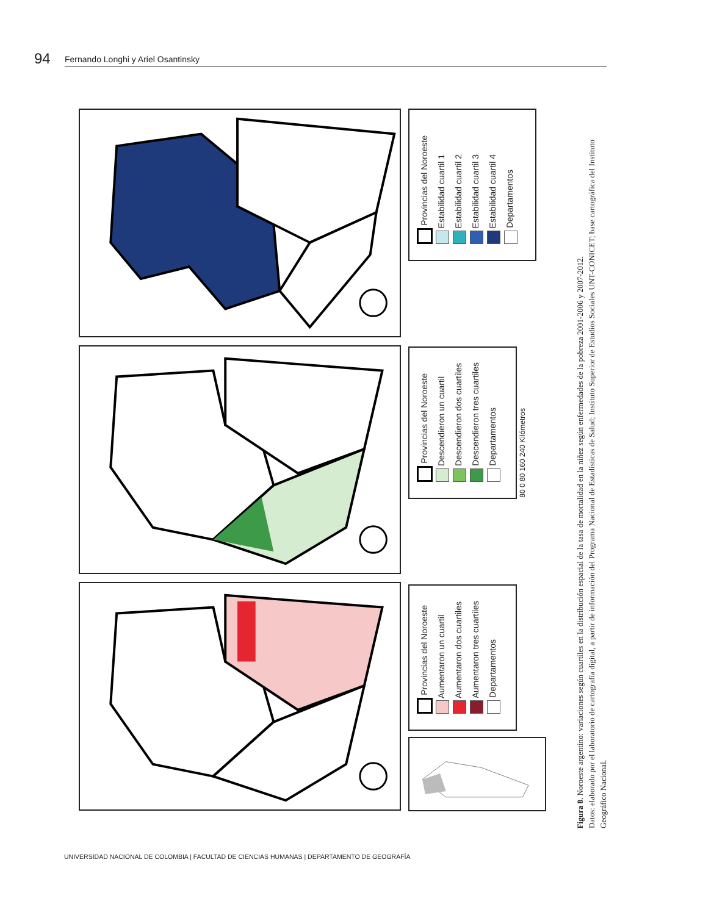94 Fernando Longhi y Ariel Osantinsky
Provincias del Noroeste
Estabilidad cuartil 1
Estabilidad cuartil 2
Estabilidad cuartil 3
Estabilidad cuartil 4
Departamentos
Provincias del Noroeste
Descendieron un cuartil
Descendieron dos cuartiles
Descendieron tres cuartiles
Departamentos
80 0 80 160 240 Kilómetros
Provincias del Noroeste
Aumentaron un cuartil
Aumentaron dos cuartiles
Aumentaron tres cuartiles
Departamentos
Figura 8. Noroeste argentino: variaciones según cuartiles en la distribución espacial de la tasa de mortalidad en la niñez según enfermedades de la pobreza 2001-2006 y 2007-2012.
Datos: elaborado por el laboratorio de cartografía digital, a partir de información del Programa Nacional de Estadísticas de Salud; Instituto Superior de Estudios Sociales UNT-CONICET; base cartográfica del Instituto Geográfico Nacional.
UNIVERSIDAD NACIONAL DE COLOMBIA | FACULTAD DE CIENCIAS HUMANAS | DEPARTAMENTO DE GEOGRAFÍA